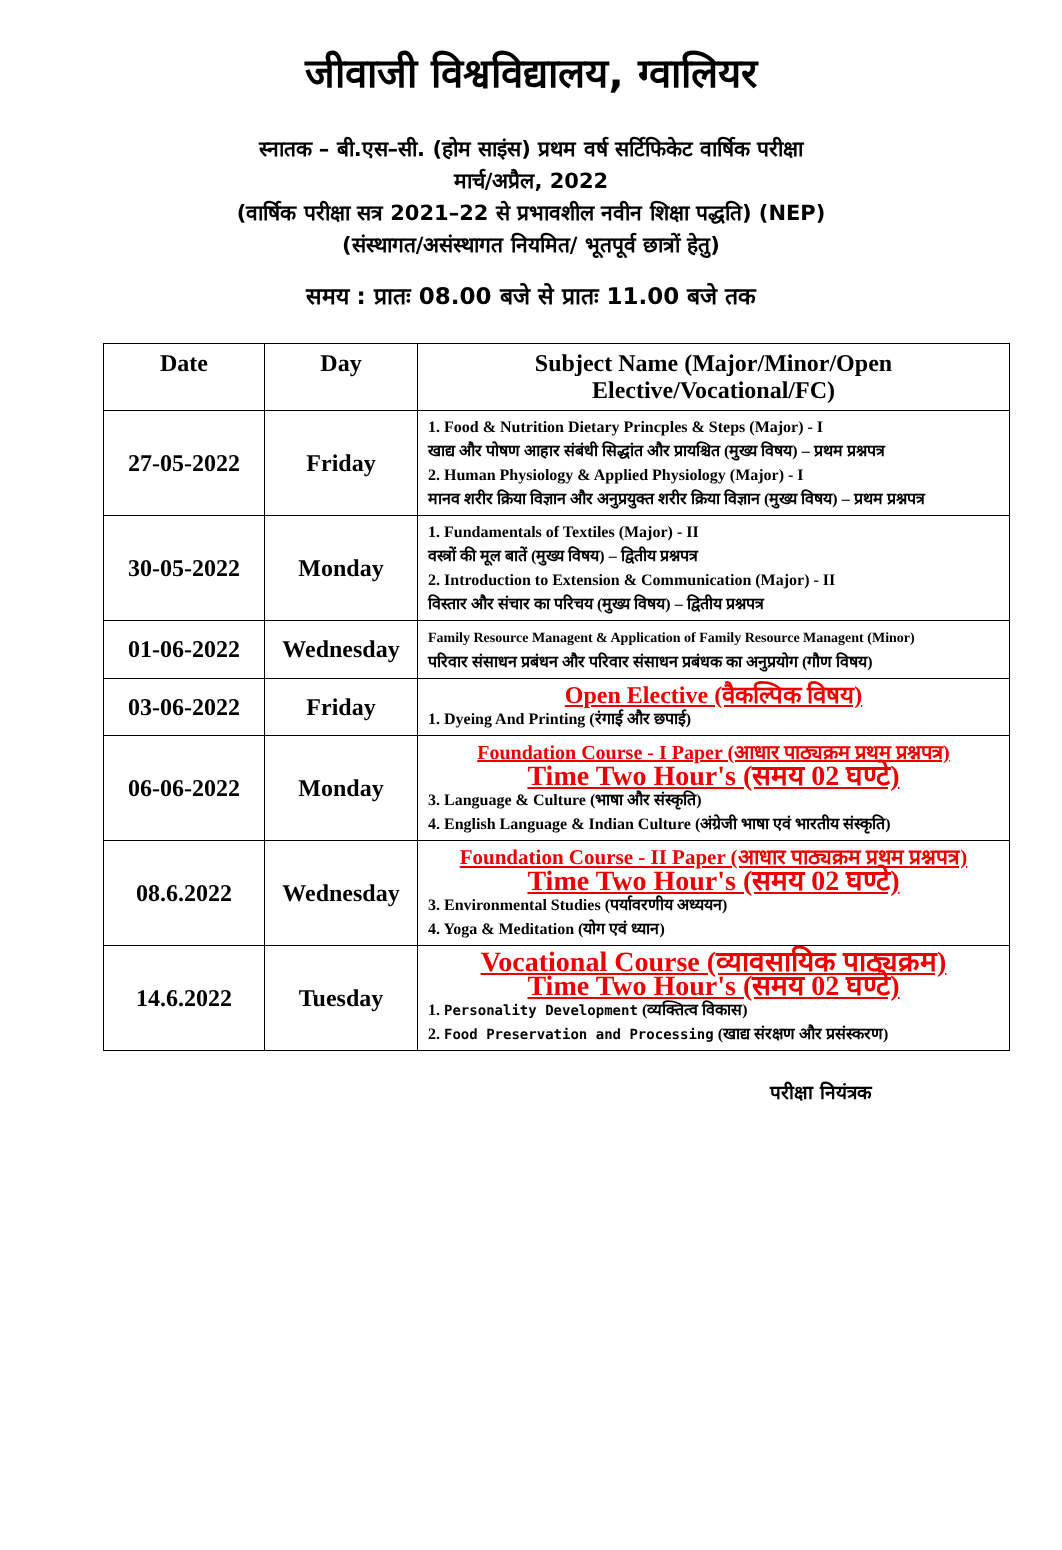जीवाजी विश्वविद्यालय, ग्वालियर
स्नातक – बी.एस–सी. (होम साइंस) प्रथम वर्ष सर्टिफिकेट वार्षिक परीक्षा
मार्च/अप्रैल, 2022
(वार्षिक परीक्षा सत्र 2021–22 से प्रभावशील नवीन शिक्षा पद्धति) (NEP)
(संस्थागत/असंस्थागत नियमित/ भूतपूर्व छात्रों हेतु)
समय : प्रातः 08.00 बजे से प्रातः 11.00 बजे तक
| Date | Day | Subject Name (Major/Minor/Open Elective/Vocational/FC) |
| --- | --- | --- |
| 27-05-2022 | Friday | 1. Food & Nutrition Dietary Princples & Steps (Major) - I खाद्य और पोषण आहार संबंधी सिद्धांत और प्रायश्चित (मुख्य विषय) – प्रथम प्रश्नपत्र 2. Human Physiology & Applied Physiology (Major) - I मानव शरीर क्रिया विज्ञान और अनुप्रयुक्त शरीर क्रिया विज्ञान (मुख्य विषय) – प्रथम प्रश्नपत्र |
| 30-05-2022 | Monday | 1. Fundamentals of Textiles (Major) - II वस्त्रों की मूल बातें (मुख्य विषय) – द्वितीय प्रश्नपत्र 2. Introduction to Extension & Communication (Major) - II विस्तार और संचार का परिचय (मुख्य विषय) – द्वितीय प्रश्नपत्र |
| 01-06-2022 | Wednesday | Family Resource Managent & Application of Family Resource Managent (Minor) परिवार संसाधन प्रबंधन और परिवार संसाधन प्रबंधक का अनुप्रयोग (गौण विषय) |
| 03-06-2022 | Friday | Open Elective (वैकल्पिक विषय) 1. Dyeing And Printing (रंगाई और छपाई) |
| 06-06-2022 | Monday | Foundation Course - I Paper (आधार पाठ्यक्रम प्रथम प्रश्नपत्र) Time Two Hour's (समय 02 घण्टे) 3. Language & Culture (भाषा और संस्कृति) 4. English Language & Indian Culture (अंग्रेजी भाषा एवं भारतीय संस्कृति) |
| 08.6.2022 | Wednesday | Foundation Course - II Paper (आधार पाठ्यक्रम प्रथम प्रश्नपत्र) Time Two Hour's (समय 02 घण्टे) 3. Environmental Studies (पर्यावरणीय अध्ययन) 4. Yoga & Meditation (योग एवं ध्यान) |
| 14.6.2022 | Tuesday | Vocational Course (व्यावसायिक पाठ्यक्रम) Time Two Hour's (समय 02 घण्टे) 1. Personality Development (व्यक्तित्व विकास) 2. Food Preservation and Processing (खाद्य संरक्षण और प्रसंस्करण) |
परीक्षा नियंत्रक